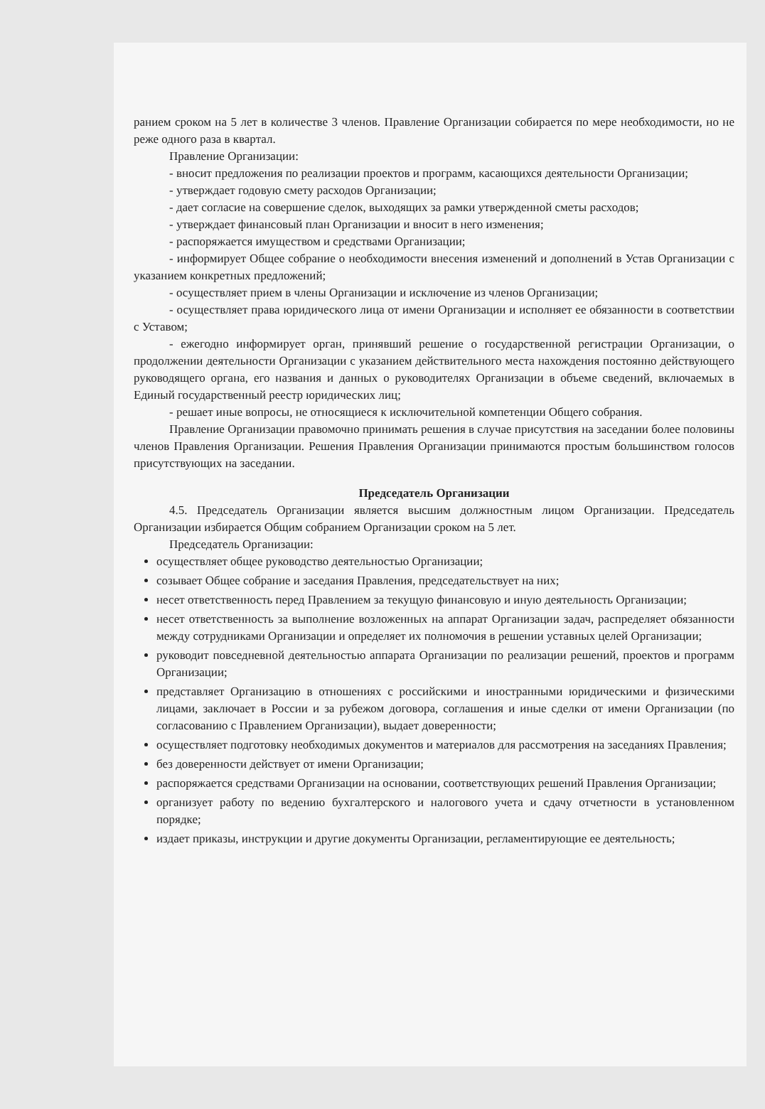ранием сроком на 5 лет в количестве 3 членов. Правление Организации собирается по мере необходимости, но не реже одного раза в квартал.
Правление Организации:
- вносит предложения по реализации проектов и программ, касающихся деятельности Организации;
- утверждает годовую смету расходов Организации;
- дает согласие на совершение сделок, выходящих за рамки утвержденной сметы расходов;
- утверждает финансовый план Организации и вносит в него изменения;
- распоряжается имуществом и средствами Организации;
- информирует Общее собрание о необходимости внесения изменений и дополнений в Устав Организации с указанием конкретных предложений;
- осуществляет прием в члены Организации и исключение из членов Организации;
- осуществляет права юридического лица от имени Организации и исполняет ее обязанности в соответствии с Уставом;
- ежегодно информирует орган, принявший решение о государственной регистрации Организации, о продолжении деятельности Организации с указанием действительного места нахождения постоянно действующего руководящего органа, его названия и данных о руководителях Организации в объеме сведений, включаемых в Единый государственный реестр юридических лиц;
- решает иные вопросы, не относящиеся к исключительной компетенции Общего собрания.
Правление Организации правомочно принимать решения в случае присутствия на заседании более половины членов Правления Организации. Решения Правления Организации принимаются простым большинством голосов присутствующих на заседании.
Председатель Организации
4.5. Председатель Организации является высшим должностным лицом Организации. Председатель Организации избирается Общим собранием Организации сроком на 5 лет.
Председатель Организации:
осуществляет общее руководство деятельностью Организации;
созывает Общее собрание и заседания Правления, председательствует на них;
несет ответственность перед Правлением за текущую финансовую и иную деятельность Организации;
несет ответственность за выполнение возложенных на аппарат Организации задач, распределяет обязанности между сотрудниками Организации и определяет их полномочия в решении уставных целей Организации;
руководит повседневной деятельностью аппарата Организации по реализации решений, проектов и программ Организации;
представляет Организацию в отношениях с российскими и иностранными юридическими и физическими лицами, заключает в России и за рубежом договора, соглашения и иные сделки от имени Организации (по согласованию с Правлением Организации), выдает доверенности;
осуществляет подготовку необходимых документов и материалов для рассмотрения на заседаниях Правления;
без доверенности действует от имени Организации;
распоряжается средствами Организации на основании, соответствующих решений Правления Организации;
организует работу по ведению бухгалтерского и налогового учета и сдачу отчетности в установленном порядке;
издает приказы, инструкции и другие документы Организации, регламентирующие ее деятельность;